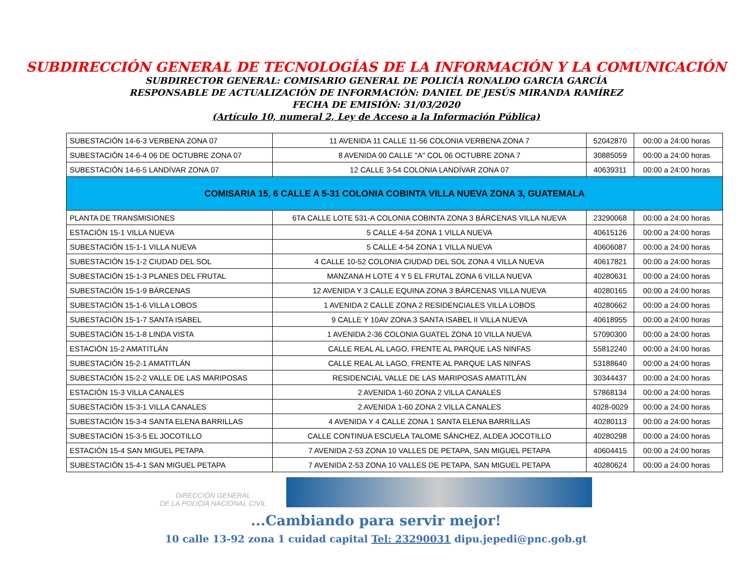SUBDIRECCIÓN GENERAL DE TECNOLOGÍAS DE LA INFORMACIÓN Y LA COMUNICACIÓN
SUBDIRECTOR GENERAL: COMISARIO GENERAL DE POLICÍA RONALDO GARCIA GARCÍA
RESPONSABLE DE ACTUALIZACIÓN DE INFORMACIÓN: DANIEL DE JESÚS MIRANDA RAMÍREZ
FECHA DE EMISIÓN: 31/03/2020
(Artículo 10, numeral 2, Ley de Acceso a la Información Pública)
| SUBESTACIÓN 14-6-3 VERBENA ZONA 07 | 11 AVENIDA 11 CALLE 11-56 COLONIA VERBENA ZONA 7 | 52042870 | 00:00 a 24:00 horas |
| SUBESTACIÓN 14-6-4 06 DE OCTUBRE ZONA 07 | 8 AVENIDA 00 CALLE "A" COL 06 OCTUBRE ZONA 7 | 30885059 | 00:00 a 24:00 horas |
| SUBESTACIÓN 14-6-5 LANDÍVAR ZONA 07 | 12 CALLE 3-54 COLONIA LANDÍVAR ZONA 07 | 40639311 | 00:00 a 24:00 horas |
| COMISARIA 15, 6 CALLE A 5-31 COLONIA COBINTA VILLA NUEVA ZONA 3, GUATEMALA | | | |
| PLANTA DE TRANSMISIONES | 6TA CALLE LOTE 531-A COLONIA COBINTA ZONA 3 BÁRCENAS VILLA NUEVA | 23290068 | 00:00 a 24:00 horas |
| ESTACIÓN 15-1 VILLA NUEVA | 5 CALLE 4-54 ZONA 1 VILLA NUEVA | 40615126 | 00:00 a 24:00 horas |
| SUBESTACIÓN 15-1-1 VILLA NUEVA | 5 CALLE 4-54 ZONA 1 VILLA NUEVA | 40606087 | 00:00 a 24:00 horas |
| SUBESTACIÓN 15-1-2 CIUDAD DEL SOL | 4 CALLE 10-52 COLONIA CIUDAD DEL SOL ZONA 4 VILLA NUEVA | 40617821 | 00:00 a 24:00 horas |
| SUBESTACIÓN 15-1-3 PLANES DEL FRUTAL | MANZANA H LOTE 4 Y 5 EL FRUTAL ZONA 6 VILLA NUEVA | 40280631 | 00:00 a 24:00 horas |
| SUBESTACIÓN 15-1-9 BÁRCENAS | 12 AVENIDA Y 3 CALLE EQUINA ZONA 3 BÁRCENAS VILLA NUEVA | 40280165 | 00:00 a 24:00 horas |
| SUBESTACIÓN 15-1-6 VILLA LOBOS | 1 AVENIDA 2 CALLE ZONA 2 RESIDENCIALES VILLA LOBOS | 40280662 | 00:00 a 24:00 horas |
| SUBESTACIÓN 15-1-7 SANTA ISABEL | 9 CALLE Y 10AV ZONA 3 SANTA ISABEL II VILLA NUEVA | 40618955 | 00:00 a 24:00 horas |
| SUBESTACIÓN 15-1-8 LINDA VISTA | 1 AVENIDA 2-36 COLONIA GUATEL ZONA 10 VILLA NUEVA | 57090300 | 00:00 a 24:00 horas |
| ESTACIÓN 15-2 AMATITLÁN | CALLE REAL AL LAGO, FRENTE AL PARQUE LAS NINFAS | 55812240 | 00:00 a 24:00 horas |
| SUBESTACIÓN 15-2-1 AMATITLÁN | CALLE REAL AL LAGO, FRENTE AL PARQUE LAS NINFAS | 53188640 | 00:00 a 24:00 horas |
| SUBESTACIÓN 15-2-2 VALLE DE LAS MARIPOSAS | RESIDENCIAL VALLE DE LAS MARIPOSAS AMATITLÁN | 30344437 | 00:00 a 24:00 horas |
| ESTACIÓN 15-3 VILLA CANALES | 2 AVENIDA 1-60 ZONA 2 VILLA CANALES | 57868134 | 00:00 a 24:00 horas |
| SUBESTACIÓN 15-3-1 VILLA CANALES | 2 AVENIDA 1-60 ZONA 2 VILLA CANALES | 4028-0029 | 00:00 a 24:00 horas |
| SUBESTACIÓN 15-3-4 SANTA ELENA BARRILLAS | 4 AVENIDA Y 4 CALLE ZONA 1 SANTA ELENA BARRILLAS | 40280113 | 00:00 a 24:00 horas |
| SUBESTACIÓN 15-3-5 EL JOCOTILLO | CALLE CONTINUA ESCUELA TALOME SÁNCHEZ, ALDEA JOCOTILLO | 40280298 | 00:00 a 24:00 horas |
| ESTACIÓN 15-4 SAN MIGUEL PETAPA | 7 AVENIDA 2-53 ZONA 10 VALLES DE PETAPA, SAN MIGUEL PETAPA | 40604415 | 00:00 a 24:00 horas |
| SUBESTACIÓN 15-4-1 SAN MIGUEL PETAPA | 7 AVENIDA 2-53 ZONA 10 VALLES DE PETAPA, SAN MIGUEL PETAPA | 40280624 | 00:00 a 24:00 horas |
DIRECCIÓN GENERAL
DE LA POLICÍA NACIONAL CIVIL
...Cambiando para servir mejor!
10 calle 13-92 zona 1 cuidad capital Tel: 23290031 dipu.jepedi@pnc.gob.gt